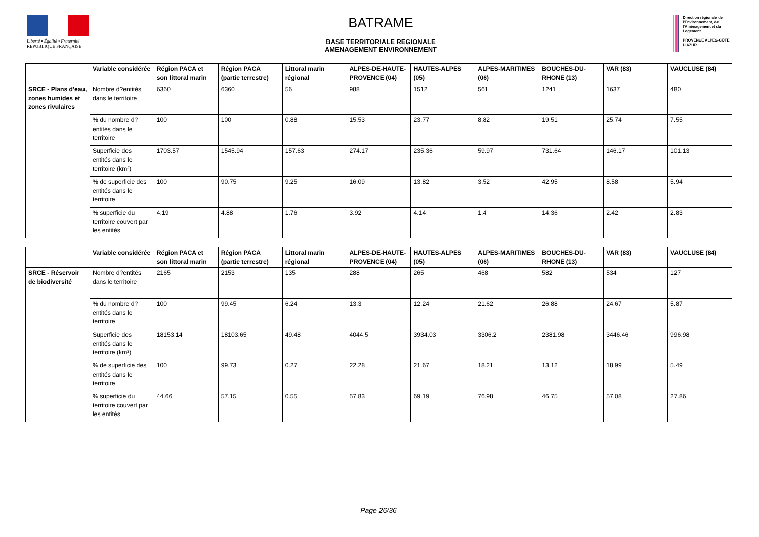Liberté • Égalité • Fraternité
RÉPUBLIQUE FRANÇAISE
BATRAME
BASE TERRITORIALE REGIONALE
AMENAGEMENT ENVIRONNEMENT
Direction régionale de l'Environnement, de l'Aménagement et du Logement
PROVENCE ALPES-CÔTE D'AZUR
| | Variable considérée | Région PACA et son littoral marin | Région PACA (partie terrestre) | Littoral marin régional | ALPES-DE-HAUTE-PROVENCE (04) | HAUTES-ALPES (05) | ALPES-MARITIMES (06) | BOUCHES-DU-RHONE (13) | VAR (83) | VAUCLUSE (84) |
| --- | --- | --- | --- | --- | --- | --- | --- | --- | --- | --- |
| SRCE - Plans d'eau, zones humides et zones rivulaires | Nombre d?entités dans le territoire | 6360 | 6360 | 56 | 988 | 1512 | 561 | 1241 | 1637 | 480 |
| | % du nombre d?entités dans le territoire | 100 | 100 | 0.88 | 15.53 | 23.77 | 8.82 | 19.51 | 25.74 | 7.55 |
| | Superficie des entités dans le territoire (km²) | 1703.57 | 1545.94 | 157.63 | 274.17 | 235.36 | 59.97 | 731.64 | 146.17 | 101.13 |
| | % de superficie des entités dans le territoire | 100 | 90.75 | 9.25 | 16.09 | 13.82 | 3.52 | 42.95 | 8.58 | 5.94 |
| | % superficie du territoire couvert par les entités | 4.19 | 4.88 | 1.76 | 3.92 | 4.14 | 1.4 | 14.36 | 2.42 | 2.83 |
| | Variable considérée | Région PACA et son littoral marin | Région PACA (partie terrestre) | Littoral marin régional | ALPES-DE-HAUTE-PROVENCE (04) | HAUTES-ALPES (05) | ALPES-MARITIMES (06) | BOUCHES-DU-RHONE (13) | VAR (83) | VAUCLUSE (84) |
| --- | --- | --- | --- | --- | --- | --- | --- | --- | --- | --- |
| SRCE - Réservoir de biodiversité | Nombre d?entités dans le territoire | 2165 | 2153 | 135 | 288 | 265 | 468 | 582 | 534 | 127 |
| | % du nombre d?entités dans le territoire | 100 | 99.45 | 6.24 | 13.3 | 12.24 | 21.62 | 26.88 | 24.67 | 5.87 |
| | Superficie des entités dans le territoire (km²) | 18153.14 | 18103.65 | 49.48 | 4044.5 | 3934.03 | 3306.2 | 2381.98 | 3446.46 | 996.98 |
| | % de superficie des entités dans le territoire | 100 | 99.73 | 0.27 | 22.28 | 21.67 | 18.21 | 13.12 | 18.99 | 5.49 |
| | % superficie du territoire couvert par les entités | 44.66 | 57.15 | 0.55 | 57.83 | 69.19 | 76.98 | 46.75 | 57.08 | 27.86 |
Page 26/36